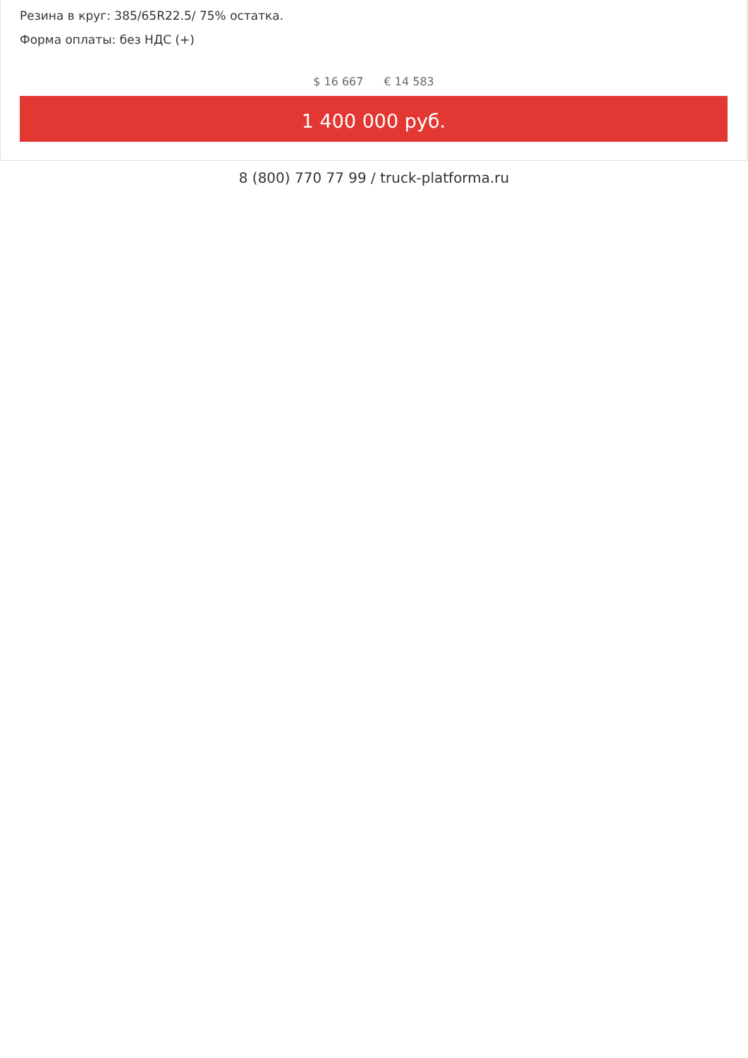Резина в круг: 385/65R22.5/ 75% остатка.
Форма оплаты: без НДС (+)
$ 16 667 € 14 583
1 400 000 руб.
8 (800) 770 77 99 / truck-platforma.ru